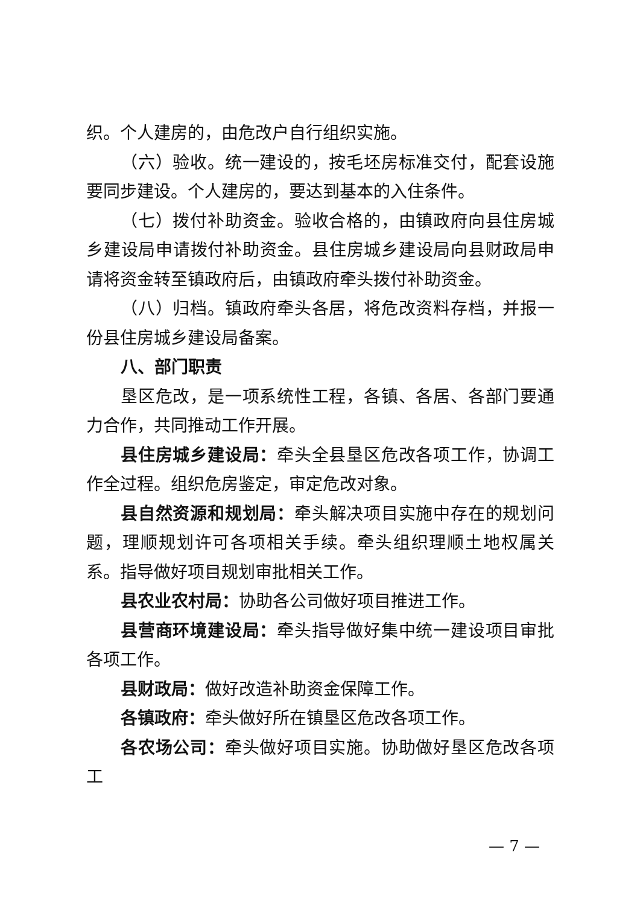织。个人建房的，由危改户自行组织实施。
（六）验收。统一建设的，按毛坯房标准交付，配套设施要同步建设。个人建房的，要达到基本的入住条件。
（七）拨付补助资金。验收合格的，由镇政府向县住房城乡建设局申请拨付补助资金。县住房城乡建设局向县财政局申请将资金转至镇政府后，由镇政府牵头拨付补助资金。
（八）归档。镇政府牵头各居，将危改资料存档，并报一份县住房城乡建设局备案。
八、部门职责
垦区危改，是一项系统性工程，各镇、各居、各部门要通力合作，共同推动工作开展。
县住房城乡建设局：牵头全县垦区危改各项工作，协调工作全过程。组织危房鉴定，审定危改对象。
县自然资源和规划局：牵头解决项目实施中存在的规划问题，理顺规划许可各项相关手续。牵头组织理顺土地权属关系。指导做好项目规划审批相关工作。
县农业农村局：协助各公司做好项目推进工作。
县营商环境建设局：牵头指导做好集中统一建设项目审批各项工作。
县财政局：做好改造补助资金保障工作。
各镇政府：牵头做好所在镇垦区危改各项工作。
各农场公司：牵头做好项目实施。协助做好垦区危改各项工
— 7 —